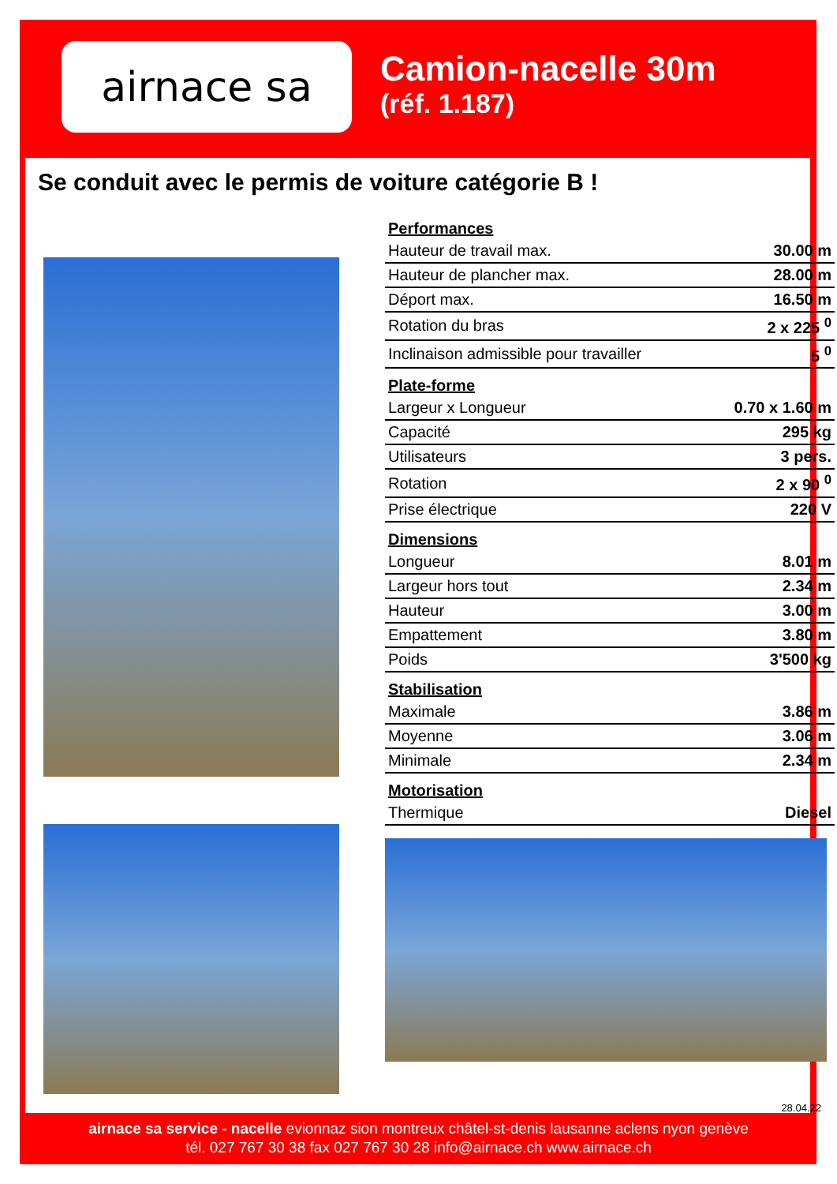airnace sa
Camion-nacelle 30m
(réf. 1.187)
Se conduit avec le permis de voiture catégorie B !
Performances
| Hauteur de travail max. | 30.00 m |
| Hauteur de plancher max. | 28.00 m |
| Déport max. | 16.50 m |
| Rotation du bras | 2 x 225 <sup>0</sup> |
| Inclinaison admissible pour travailler | 5 <sup>0</sup> |
Plate-forme
| Largeur x Longueur | 0.70 x 1.60 m |
| Capacité | 295 kg |
| Utilisateurs | 3 pers. |
| Rotation | 2 x 90 <sup>0</sup> |
| Prise électrique | 220 V |
Dimensions
| Longueur | 8.01 m |
| Largeur hors tout | 2.34 m |
| Hauteur | 3.00 m |
| Empattement | 3.80 m |
| Poids | 3'500 kg |
Stabilisation
| Maximale | 3.86 m |
| Moyenne | 3.06 m |
| Minimale | 2.34 m |
Motorisation
| Thermique | Diesel |
28.04.22
airnace sa service - nacelle evionnaz sion montreux châtel-st-denis lausanne aclens nyon genève
tél. 027 767 30 38 fax 027 767 30 28 info@airnace.ch www.airnace.ch